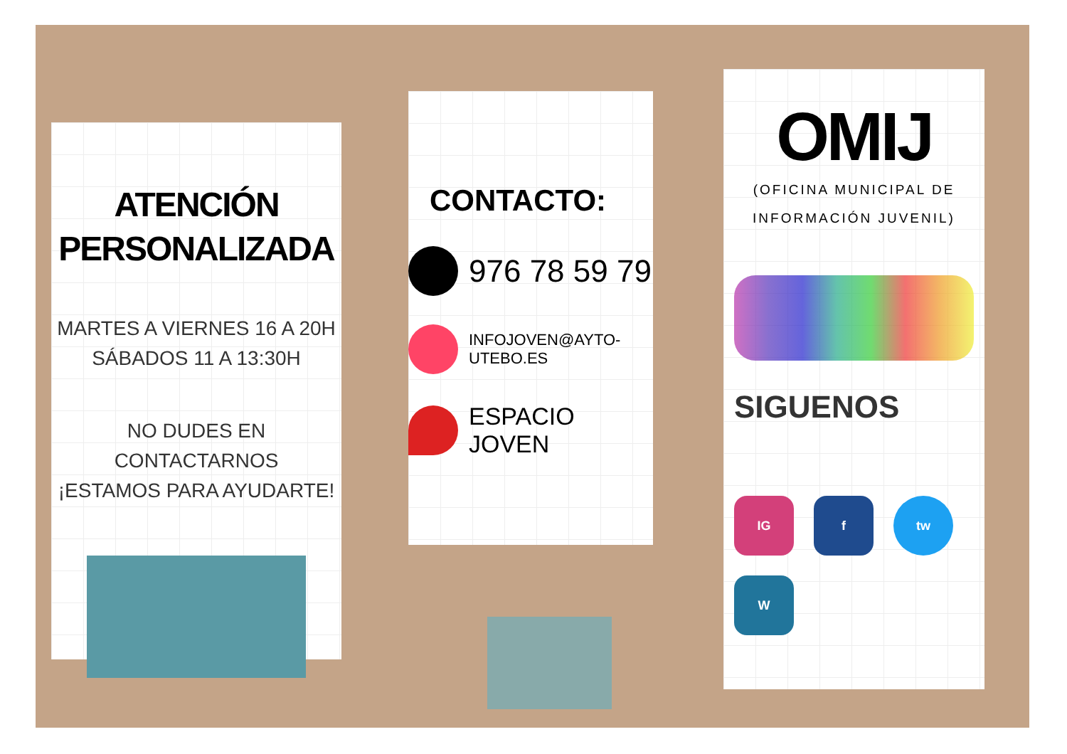ATENCIÓN
PERSONALIZADA
MARTES A VIERNES 16 A 20H
SÁBADOS 11 A 13:30H
NO DUDES EN CONTACTARNOS
¡ESTAMOS PARA AYUDARTE!
CONTACTO:
976 78 59 79
INFOJOVEN@AYTO-UTEBO.ES
ESPACIO JOVEN
OMIJ
(OFICINA MUNICIPAL DE
INFORMACIÓN JUVENIL)
SIGUENOS
IG f tw W